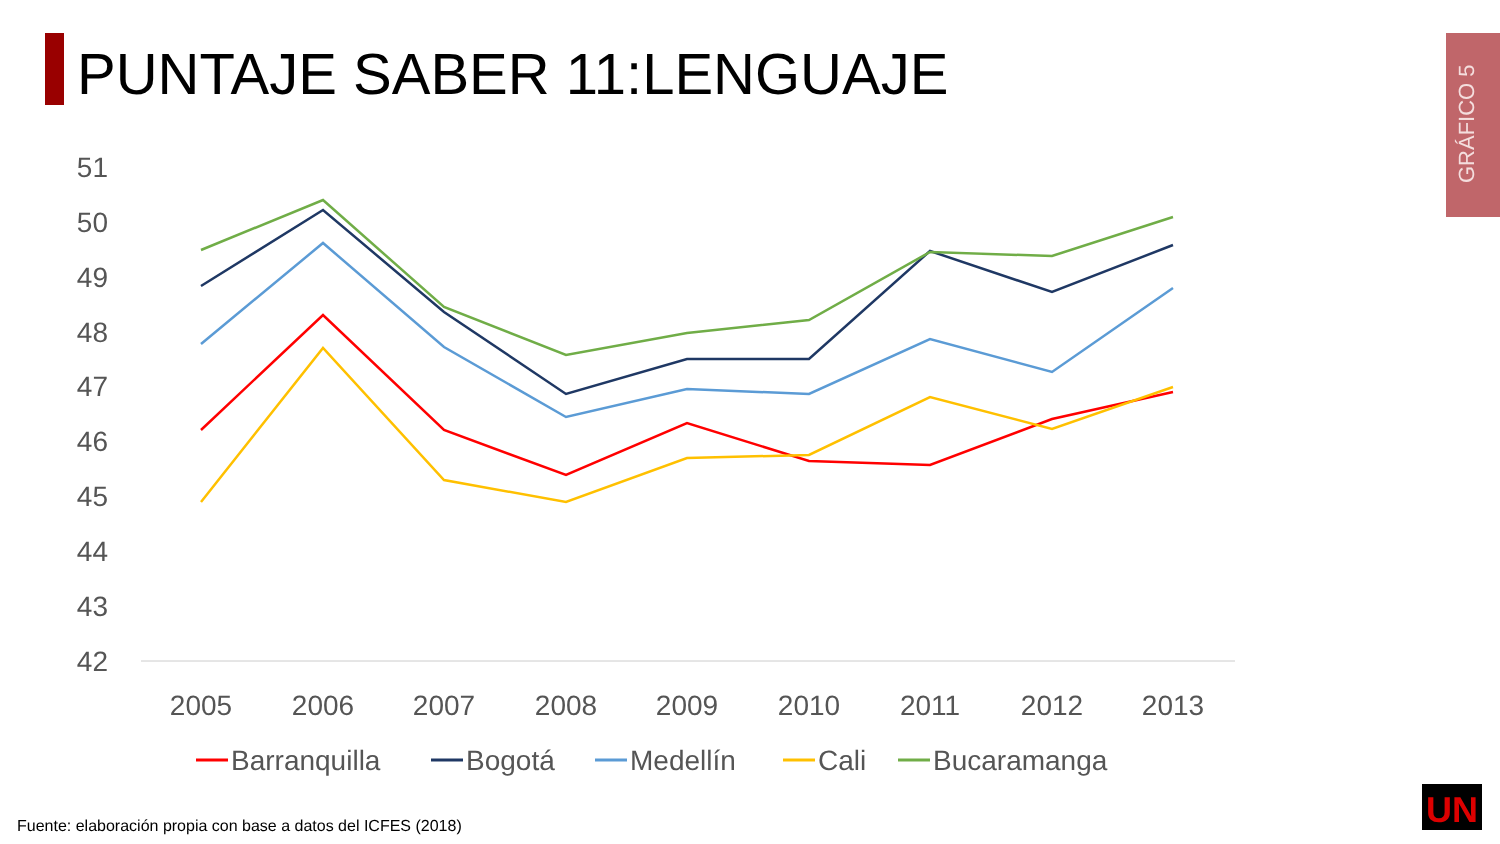PUNTAJE SABER 11:LENGUAJE
GRÁFICO 5
51
50
49
48
47
46
45
44
43
42
2005
2006
2007
2008
2009
2010
2011
2012
2013
Barranquilla
Bogotá
Medellín
Cali
Bucaramanga
UN
Fuente: elaboración propia con base a datos del ICFES (2018)